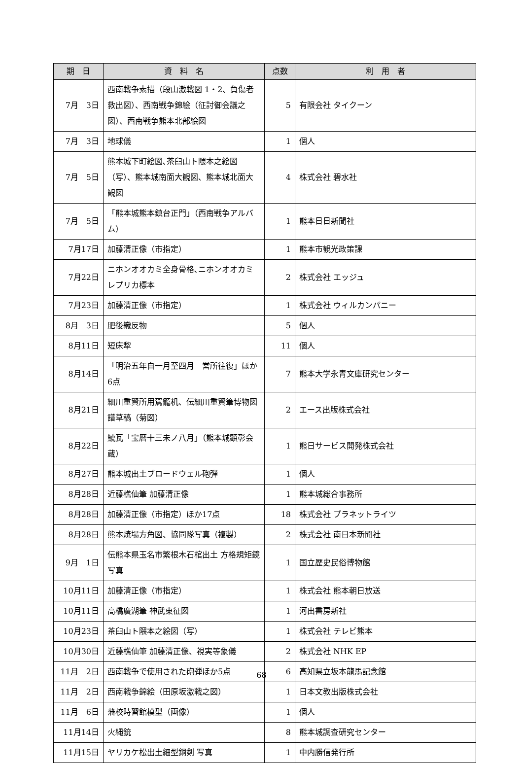| 期 日 | 資 料 名 | 点数 | 利 用 者 |
| --- | --- | --- | --- |
| 7月 3日 | 西南戦争素描（段山激戦図 1・2、負傷者救出図）、西南戦争錦絵（征討御会議之図）、西南戦争熊本北部絵図 | 5 | 有限会社 タイクーン |
| 7月 3日 | 地球儀 | 1 | 個人 |
| 7月 5日 | 熊本城下町絵図､茶臼山ト隈本之絵図（写）、熊本城南面大観図、熊本城北面大観図 | 4 | 株式会社 碧水社 |
| 7月 5日 | 「熊本城熊本鎮台正門」（西南戦争アルバム） | 1 | 熊本日日新聞社 |
| 7月17日 | 加藤清正像（市指定） | 1 | 熊本市観光政策課 |
| 7月22日 | ニホンオオカミ全身骨格､ニホンオオカミレプリカ標本 | 2 | 株式会社 エッジュ |
| 7月23日 | 加藤清正像（市指定） | 1 | 株式会社 ウィルカンパニー |
| 8月 3日 | 肥後織反物 | 5 | 個人 |
| 8月11日 | 短床犂 | 11 | 個人 |
| 8月14日 | 「明治五年自一月至四月 営所往復」ほか6点 | 7 | 熊本大学永青文庫研究センター |
| 8月21日 | 細川重賢所用駕籠机、伝細川重賢筆博物図譜草稿（菊図） | 2 | エース出版株式会社 |
| 8月22日 | 鯱瓦「宝暦十三未ノ八月」（熊本城顕彰会蔵） | 1 | 熊日サービス開発株式会社 |
| 8月27日 | 熊本城出土ブロードウェル砲弾 | 1 | 個人 |
| 8月28日 | 近藤樵仙筆 加藤清正像 | 1 | 熊本城総合事務所 |
| 8月28日 | 加藤清正像（市指定）ほか17点 | 18 | 株式会社 プラネットライツ |
| 8月28日 | 熊本焼場方角図、協同隊写真（複製） | 2 | 株式会社 南日本新聞社 |
| 9月 1日 | 伝熊本県玉名市繁根木石棺出土 方格規矩鏡 写真 | 1 | 国立歴史民俗博物館 |
| 10月11日 | 加藤清正像（市指定） | 1 | 株式会社 熊本朝日放送 |
| 10月11日 | 高橋廣湖筆 神武東征図 | 1 | 河出書房新社 |
| 10月23日 | 茶臼山ト隈本之絵図（写） | 1 | 株式会社 テレビ熊本 |
| 10月30日 | 近藤樵仙筆 加藤清正像、視実等象儀 | 2 | 株式会社 NHK EP |
| 11月 2日 | 西南戦争で使用された砲弾ほか5点 | 6 | 高知県立坂本龍馬記念館 |
| 11月 2日 | 西南戦争錦絵（田原坂激戦之図） | 1 | 日本文教出版株式会社 |
| 11月 6日 | 藩校時習館模型（画像） | 1 | 個人 |
| 11月14日 | 火縄銃 | 8 | 熊本城調査研究センター |
| 11月15日 | ヤリカケ松出土細型銅剣 写真 | 1 | 中内勝信発行所 |
68